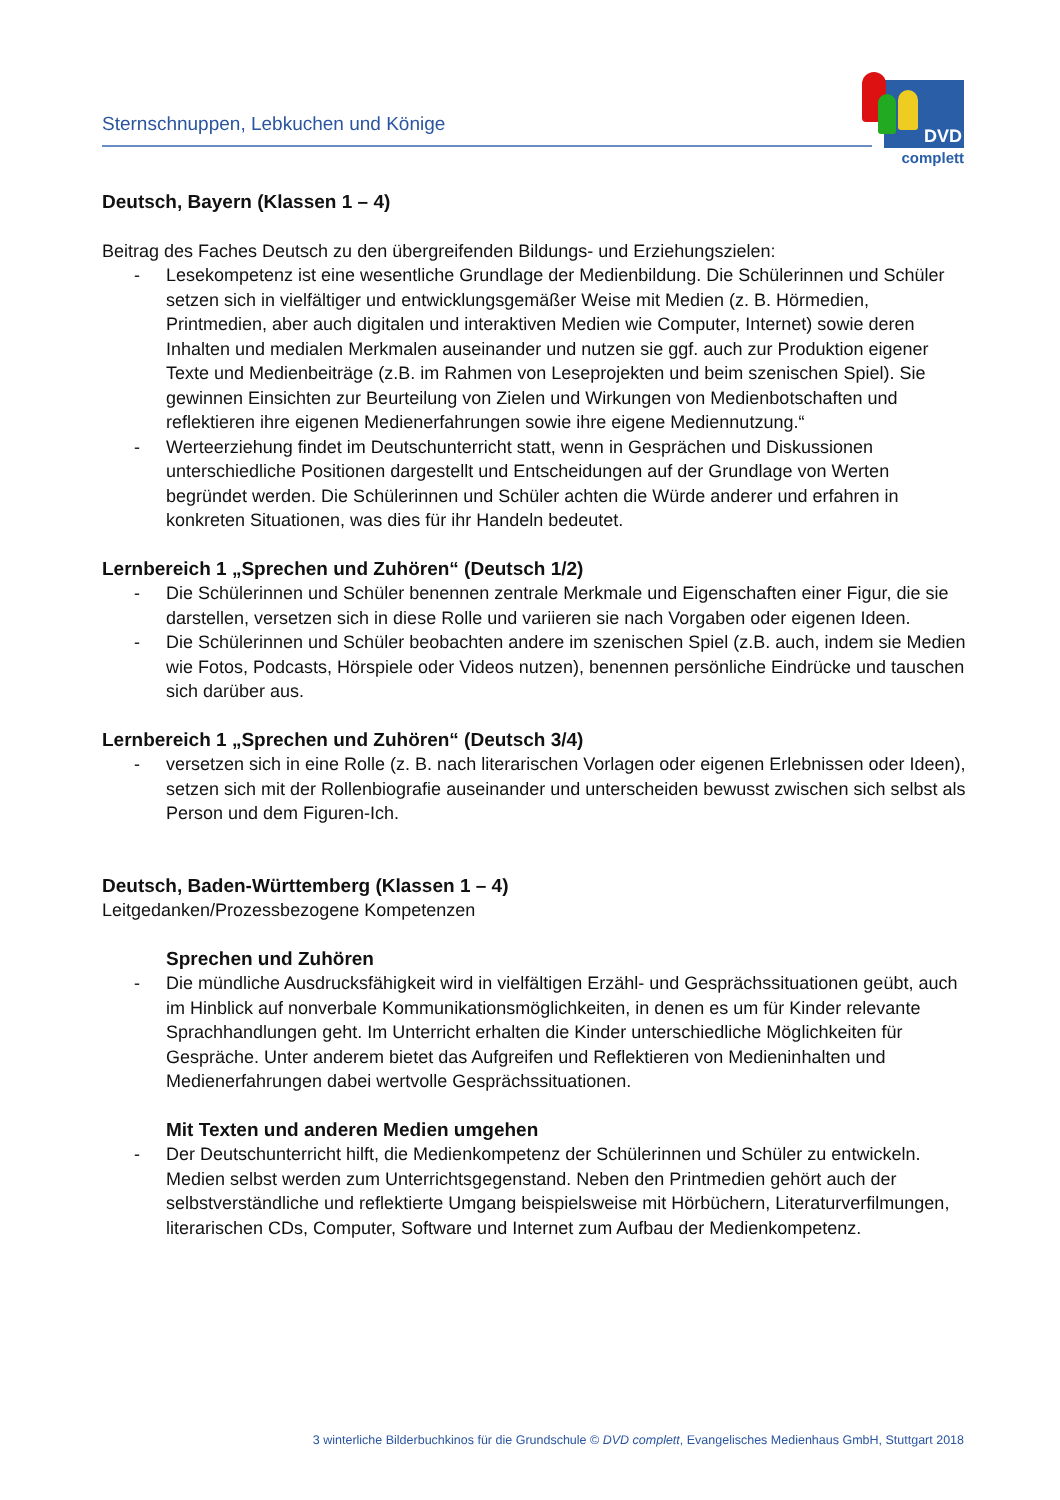Sternschnuppen, Lebkuchen und Könige
DVD
complett
Deutsch, Bayern (Klassen 1 – 4)
Beitrag des Faches Deutsch zu den übergreifenden Bildungs- und Erziehungszielen:
- Lesekompetenz ist eine wesentliche Grundlage der Medienbildung. Die Schülerinnen und Schüler setzen sich in vielfältiger und entwicklungsgemäßer Weise mit Medien (z. B. Hörmedien, Printmedien, aber auch digitalen und interaktiven Medien wie Computer, Internet) sowie deren Inhalten und medialen Merkmalen auseinander und nutzen sie ggf. auch zur Produktion eigener Texte und Medienbeiträge (z.B. im Rahmen von Leseprojekten und beim szenischen Spiel). Sie gewinnen Einsichten zur Beurteilung von Zielen und Wirkungen von Medienbotschaften und reflektieren ihre eigenen Medienerfahrungen sowie ihre eigene Mediennutzung.“
- Werteerziehung findet im Deutschunterricht statt, wenn in Gesprächen und Diskussionen unterschiedliche Positionen dargestellt und Entscheidungen auf der Grundlage von Werten begründet werden. Die Schülerinnen und Schüler achten die Würde anderer und erfahren in konkreten Situationen, was dies für ihr Handeln bedeutet.
Lernbereich 1 „Sprechen und Zuhören“ (Deutsch 1/2)
- Die Schülerinnen und Schüler benennen zentrale Merkmale und Eigenschaften einer Figur, die sie darstellen, versetzen sich in diese Rolle und variieren sie nach Vorgaben oder eigenen Ideen.
- Die Schülerinnen und Schüler beobachten andere im szenischen Spiel (z.B. auch, indem sie Medien wie Fotos, Podcasts, Hörspiele oder Videos nutzen), benennen persönliche Eindrücke und tauschen sich darüber aus.
Lernbereich 1 „Sprechen und Zuhören“ (Deutsch 3/4)
- versetzen sich in eine Rolle (z. B. nach literarischen Vorlagen oder eigenen Erlebnissen oder Ideen), setzen sich mit der Rollenbiografie auseinander und unterscheiden bewusst zwischen sich selbst als Person und dem Figuren-Ich.
Deutsch, Baden-Württemberg (Klassen 1 – 4)
Leitgedanken/Prozessbezogene Kompetenzen
Sprechen und Zuhören
- Die mündliche Ausdrucksfähigkeit wird in vielfältigen Erzähl- und Gesprächssituationen geübt, auch im Hinblick auf nonverbale Kommunikationsmöglichkeiten, in denen es um für Kinder relevante Sprachhandlungen geht. Im Unterricht erhalten die Kinder unterschiedliche Möglichkeiten für Gespräche. Unter anderem bietet das Aufgreifen und Reflektieren von Medieninhalten und Medienerfahrungen dabei wertvolle Gesprächssituationen.
Mit Texten und anderen Medien umgehen
- Der Deutschunterricht hilft, die Medienkompetenz der Schülerinnen und Schüler zu entwickeln. Medien selbst werden zum Unterrichtsgegenstand. Neben den Printmedien gehört auch der selbstverständliche und reflektierte Umgang beispielsweise mit Hörbüchern, Literaturverfilmungen, literarischen CDs, Computer, Software und Internet zum Aufbau der Medienkompetenz.
3 winterliche Bilderbuchkinos für die Grundschule © DVD complett, Evangelisches Medienhaus GmbH, Stuttgart 2018